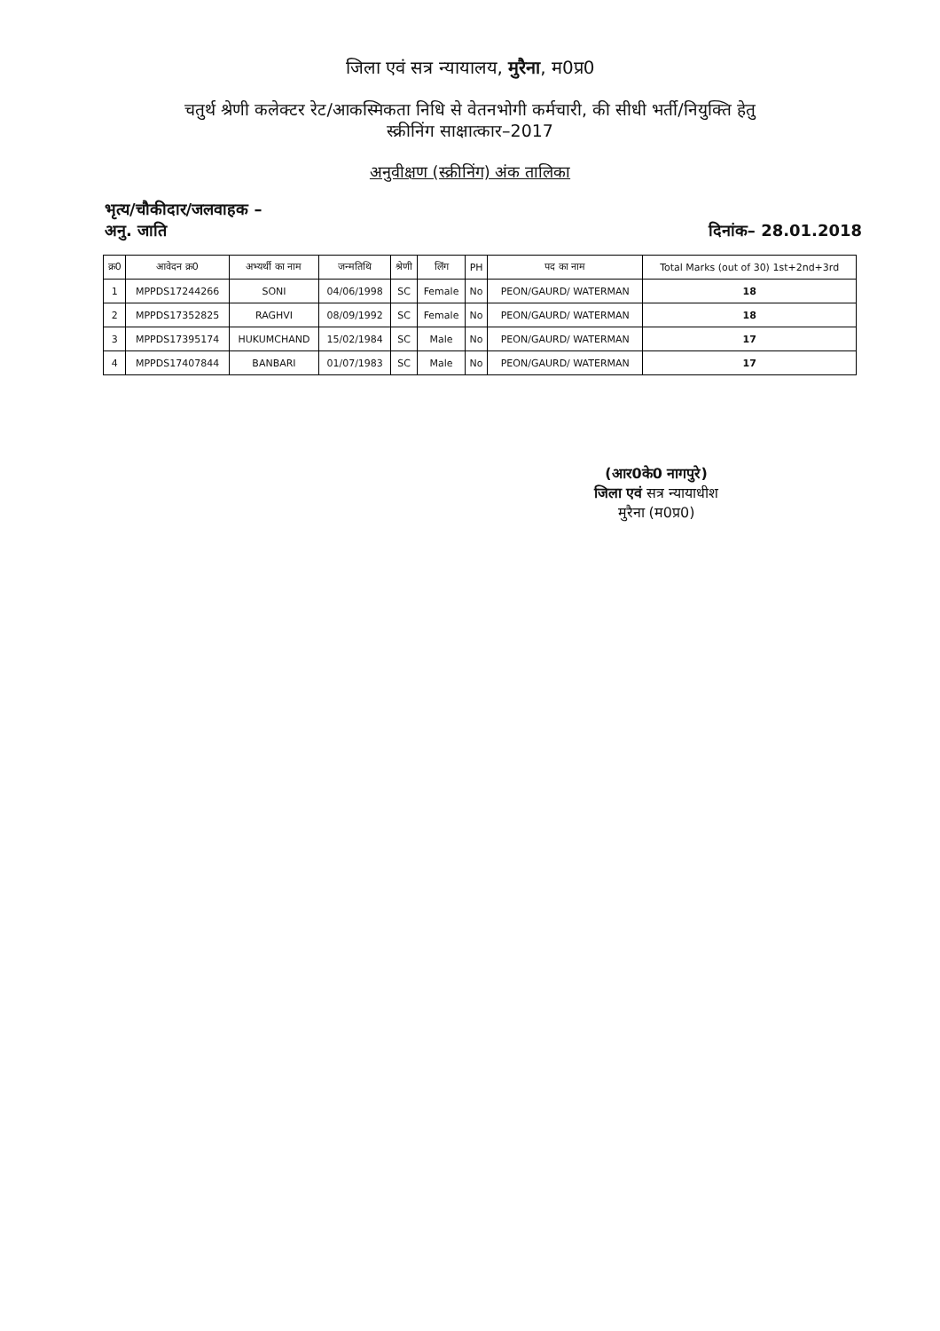जिला एवं सत्र न्यायालय, मुरैना, म0प्र0
चतुर्थ श्रेणी कलेक्टर रेट/आकस्मिकता निधि से वेतनभोगी कर्मचारी, की सीधी भर्ती/नियुक्ति हेतु
स्क्रीनिंग साक्षात्कार–2017
अनुवीक्षण (स्क्रीनिंग) अंक तालिका
भृत्य/चौकीदार/जलवाहक –
अनु. जाति
दिनांक– 28.01.2018
| क्र0 | आवेदन क्र0 | अभ्यर्थी का नाम | जन्मतिथि | श्रेणी | लिंग | PH | पद का नाम | Total Marks (out of 30) 1st+2nd+3rd |
| --- | --- | --- | --- | --- | --- | --- | --- | --- |
| 1 | MPPDS17244266 | SONI | 04/06/1998 | SC | Female | No | PEON/GAURD/ WATERMAN | 18 |
| 2 | MPPDS17352825 | RAGHVI | 08/09/1992 | SC | Female | No | PEON/GAURD/ WATERMAN | 18 |
| 3 | MPPDS17395174 | HUKUMCHAND | 15/02/1984 | SC | Male | No | PEON/GAURD/ WATERMAN | 17 |
| 4 | MPPDS17407844 | BANBARI | 01/07/1983 | SC | Male | No | PEON/GAURD/ WATERMAN | 17 |
(आर0के0 नागपुरे)
जिला एवं सत्र न्यायाधीश
मुरैना (म0प्र0)